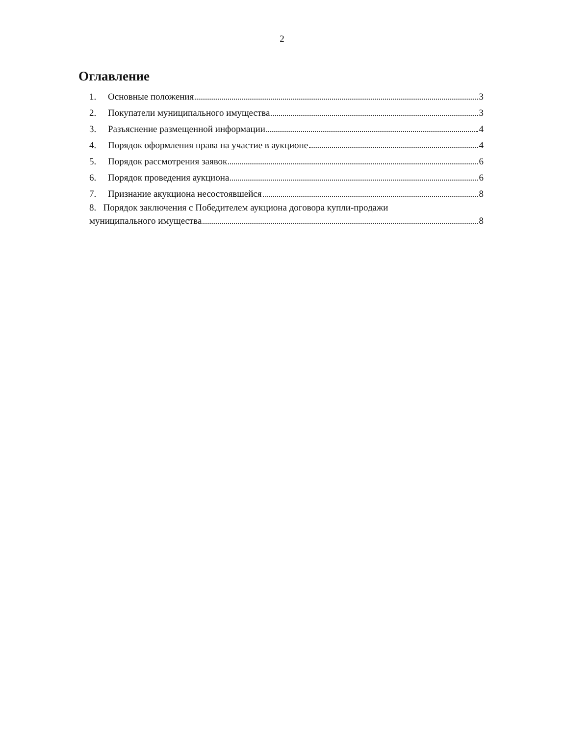2
Оглавление
1. Основные положения 3
2. Покупатели муниципального имущества 3
3. Разъяснение размещенной информации 4
4. Порядок оформления права на участие в аукционе 4
5. Порядок рассмотрения заявок 6
6. Порядок проведения аукциона 6
7. Признание акукциона несостоявшейся 8
8. Порядок заключения с Победителем аукциона договора купли-продажи
муниципального имущества 8